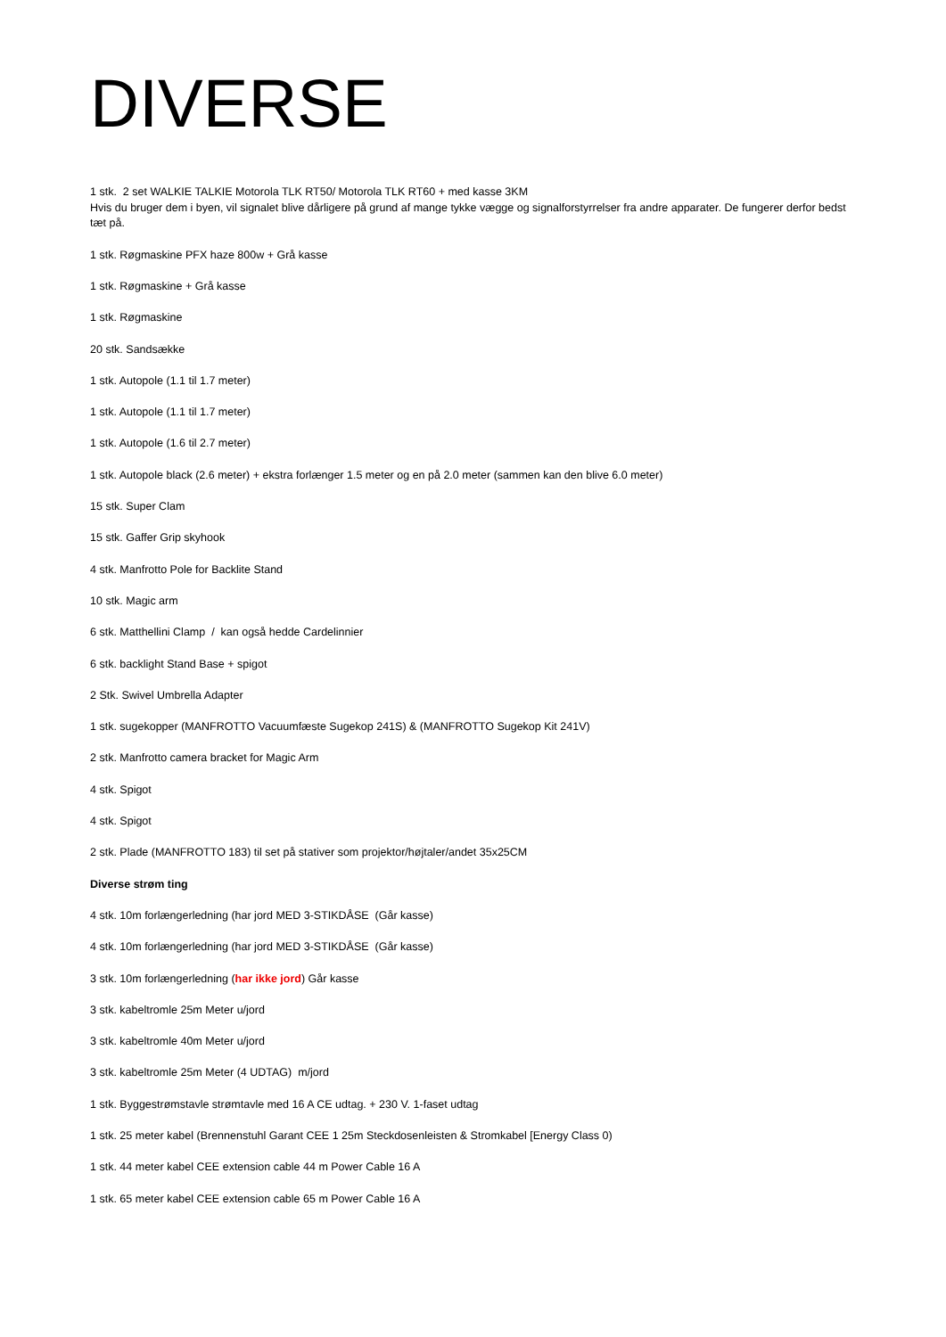DIVERSE
1 stk. 2 set WALKIE TALKIE Motorola TLK RT50/ Motorola TLK RT60 + med kasse 3KM
Hvis du bruger dem i byen, vil signalet blive dårligere på grund af mange tykke vægge og signalforstyrrelser fra andre apparater. De fungerer derfor bedst tæt på.
1 stk. Røgmaskine PFX haze 800w + Grå kasse
1 stk. Røgmaskine + Grå kasse
1 stk. Røgmaskine
20 stk. Sandsække
1 stk. Autopole (1.1 til 1.7 meter)
1 stk. Autopole (1.1 til 1.7 meter)
1 stk. Autopole (1.6 til 2.7 meter)
1 stk. Autopole black (2.6 meter) + ekstra forlænger 1.5 meter og en på 2.0 meter (sammen kan den blive 6.0 meter)
15 stk. Super Clam
15 stk. Gaffer Grip skyhook
4 stk. Manfrotto Pole for Backlite Stand
10 stk. Magic arm
6 stk. Matthellini Clamp / kan også hedde Cardelinnier
6 stk. backlight Stand Base + spigot
2 Stk. Swivel Umbrella Adapter
1 stk. sugekopper (MANFROTTO Vacuumfæste Sugekop 241S) & (MANFROTTO Sugekop Kit 241V)
2 stk. Manfrotto camera bracket for Magic Arm
4 stk. Spigot
4 stk. Spigot
2 stk. Plade (MANFROTTO 183) til set på stativer som projektor/højtaler/andet 35x25CM
Diverse strøm ting
4 stk. 10m forlængerledning (har jord MED 3-STIKDÅSE (Går kasse)
4 stk. 10m forlængerledning (har jord MED 3-STIKDÅSE (Går kasse)
3 stk. 10m forlængerledning (har ikke jord) Går kasse
3 stk. kabeltromle 25m Meter u/jord
3 stk. kabeltromle 40m Meter u/jord
3 stk. kabeltromle 25m Meter (4 UDTAG) m/jord
1 stk. Byggestrømstavle strømtavle med 16 A CE udtag. + 230 V. 1-faset udtag
1 stk. 25 meter kabel (Brennenstuhl Garant CEE 1 25m Steckdosenleisten & Stromkabel [Energy Class 0)
1 stk. 44 meter kabel CEE extension cable 44 m Power Cable 16 A
1 stk. 65 meter kabel CEE extension cable 65 m Power Cable 16 A